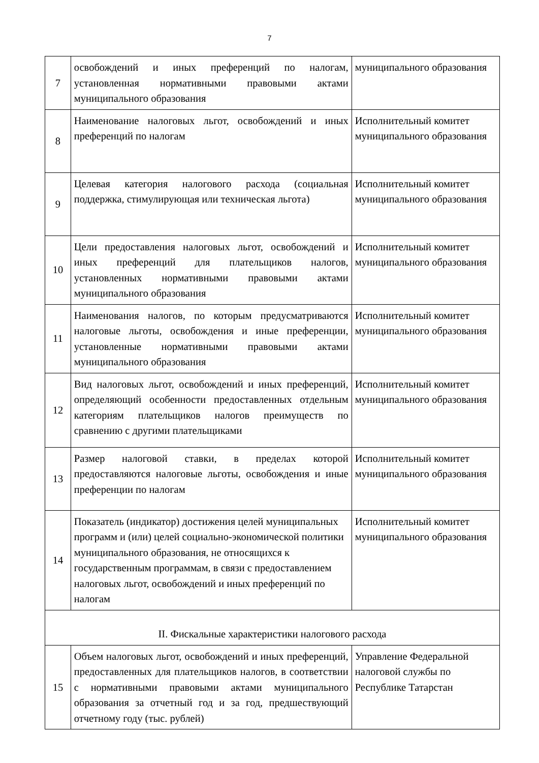7
| 7 | освобождений и иных преференций по налогам, установленная нормативными правовыми актами муниципального образования | муниципального образования |
| 8 | Наименование налоговых льгот, освобождений и иных преференций по налогам | Исполнительный комитет муниципального образования |
| 9 | Целевая категория налогового расхода (социальная поддержка, стимулирующая или техническая льгота) | Исполнительный комитет муниципального образования |
| 10 | Цели предоставления налоговых льгот, освобождений и иных преференций для плательщиков налогов, установленных нормативными правовыми актами муниципального образования | Исполнительный комитет муниципального образования |
| 11 | Наименования налогов, по которым предусматриваются налоговые льготы, освобождения и иные преференции, установленные нормативными правовыми актами муниципального образования | Исполнительный комитет муниципального образования |
| 12 | Вид налоговых льгот, освобождений и иных преференций, определяющий особенности предоставленных отдельным категориям плательщиков налогов преимуществ по сравнению с другими плательщиками | Исполнительный комитет муниципального образования |
| 13 | Размер налоговой ставки, в пределах которой предоставляются налоговые льготы, освобождения и иные преференции по налогам | Исполнительный комитет муниципального образования |
| 14 | Показатель (индикатор) достижения целей муниципальных программ и (или) целей социально-экономической политики муниципального образования, не относящихся к государственным программам, в связи с предоставлением налоговых льгот, освобождений и иных преференций по налогам | Исполнительный комитет муниципального образования |
| II. Фискальные характеристики налогового расхода | | |
| 15 | Объем налоговых льгот, освобождений и иных преференций, предоставленных для плательщиков налогов, в соответствии с нормативными правовыми актами муниципального образования за отчетный год и за год, предшествующий отчетному году (тыс. рублей) | Управление Федеральной налоговой службы по Республике Татарстан |